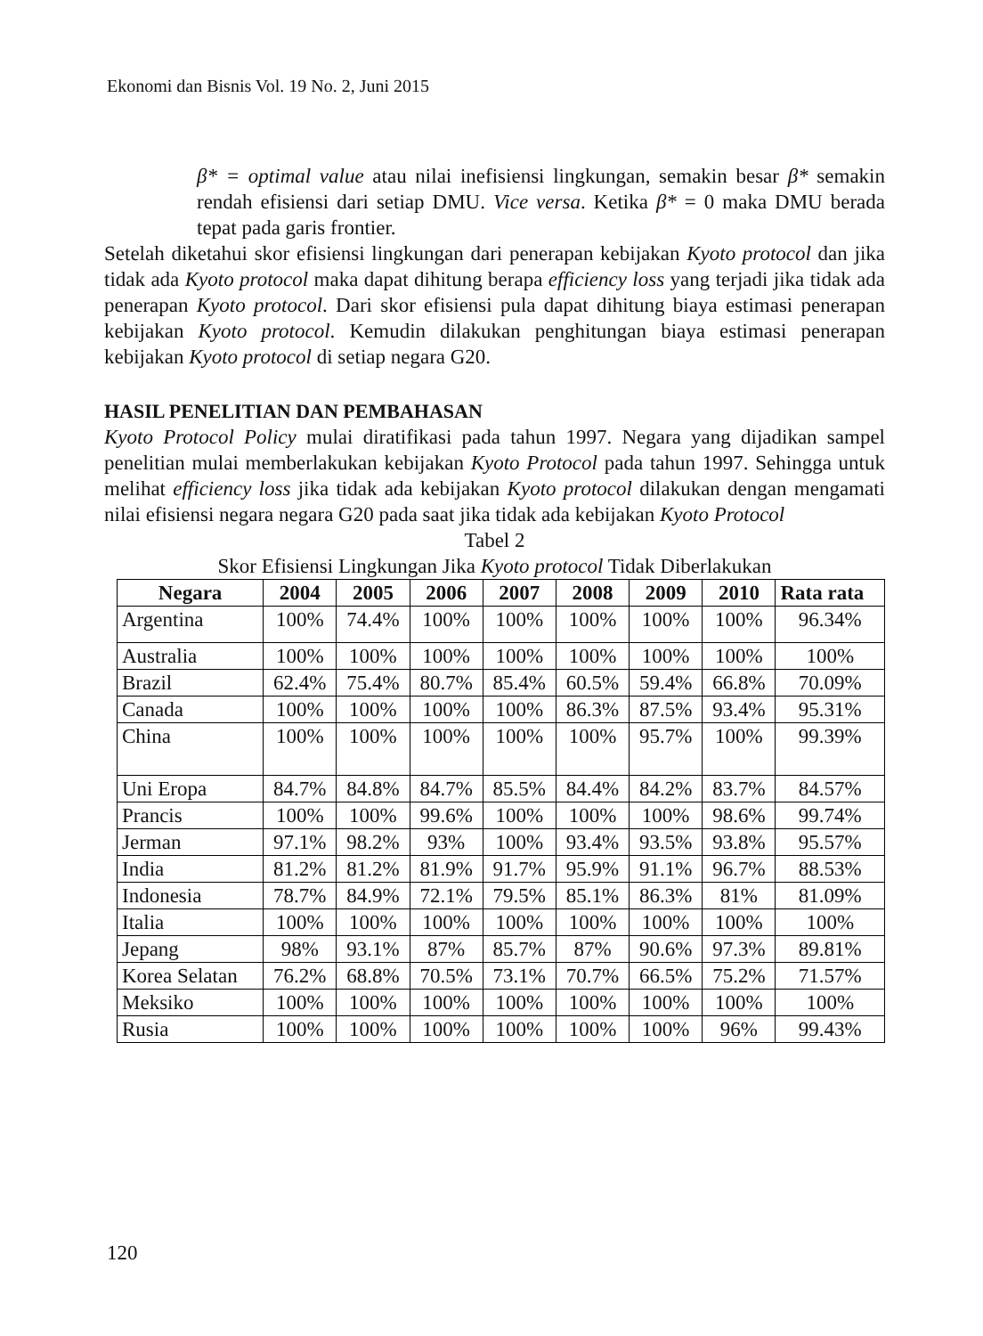Ekonomi dan Bisnis Vol. 19 No. 2, Juni 2015
β* = optimal value atau nilai inefisiensi lingkungan, semakin besar β* semakin rendah efisiensi dari setiap DMU. Vice versa. Ketika β* = 0 maka DMU berada tepat pada garis frontier.
Setelah diketahui skor efisiensi lingkungan dari penerapan kebijakan Kyoto protocol dan jika tidak ada Kyoto protocol maka dapat dihitung berapa efficiency loss yang terjadi jika tidak ada penerapan Kyoto protocol. Dari skor efisiensi pula dapat dihitung biaya estimasi penerapan kebijakan Kyoto protocol. Kemudin dilakukan penghitungan biaya estimasi penerapan kebijakan Kyoto protocol di setiap negara G20.
HASIL PENELITIAN DAN PEMBAHASAN
Kyoto Protocol Policy mulai diratifikasi pada tahun 1997. Negara yang dijadikan sampel penelitian mulai memberlakukan kebijakan Kyoto Protocol pada tahun 1997. Sehingga untuk melihat efficiency loss jika tidak ada kebijakan Kyoto protocol dilakukan dengan mengamati nilai efisiensi negara negara G20 pada saat jika tidak ada kebijakan Kyoto Protocol
Tabel 2
Skor Efisiensi Lingkungan Jika Kyoto protocol Tidak Diberlakukan
| Negara | 2004 | 2005 | 2006 | 2007 | 2008 | 2009 | 2010 | Rata rata |
| --- | --- | --- | --- | --- | --- | --- | --- | --- |
| Argentina | 100% | 74.4% | 100% | 100% | 100% | 100% | 100% | 96.34% |
| Australia | 100% | 100% | 100% | 100% | 100% | 100% | 100% | 100% |
| Brazil | 62.4% | 75.4% | 80.7% | 85.4% | 60.5% | 59.4% | 66.8% | 70.09% |
| Canada | 100% | 100% | 100% | 100% | 86.3% | 87.5% | 93.4% | 95.31% |
| China | 100% | 100% | 100% | 100% | 100% | 95.7% | 100% | 99.39% |
| Uni Eropa | 84.7% | 84.8% | 84.7% | 85.5% | 84.4% | 84.2% | 83.7% | 84.57% |
| Prancis | 100% | 100% | 99.6% | 100% | 100% | 100% | 98.6% | 99.74% |
| Jerman | 97.1% | 98.2% | 93% | 100% | 93.4% | 93.5% | 93.8% | 95.57% |
| India | 81.2% | 81.2% | 81.9% | 91.7% | 95.9% | 91.1% | 96.7% | 88.53% |
| Indonesia | 78.7% | 84.9% | 72.1% | 79.5% | 85.1% | 86.3% | 81% | 81.09% |
| Italia | 100% | 100% | 100% | 100% | 100% | 100% | 100% | 100% |
| Jepang | 98% | 93.1% | 87% | 85.7% | 87% | 90.6% | 97.3% | 89.81% |
| Korea Selatan | 76.2% | 68.8% | 70.5% | 73.1% | 70.7% | 66.5% | 75.2% | 71.57% |
| Meksiko | 100% | 100% | 100% | 100% | 100% | 100% | 100% | 100% |
| Rusia | 100% | 100% | 100% | 100% | 100% | 100% | 96% | 99.43% |
120